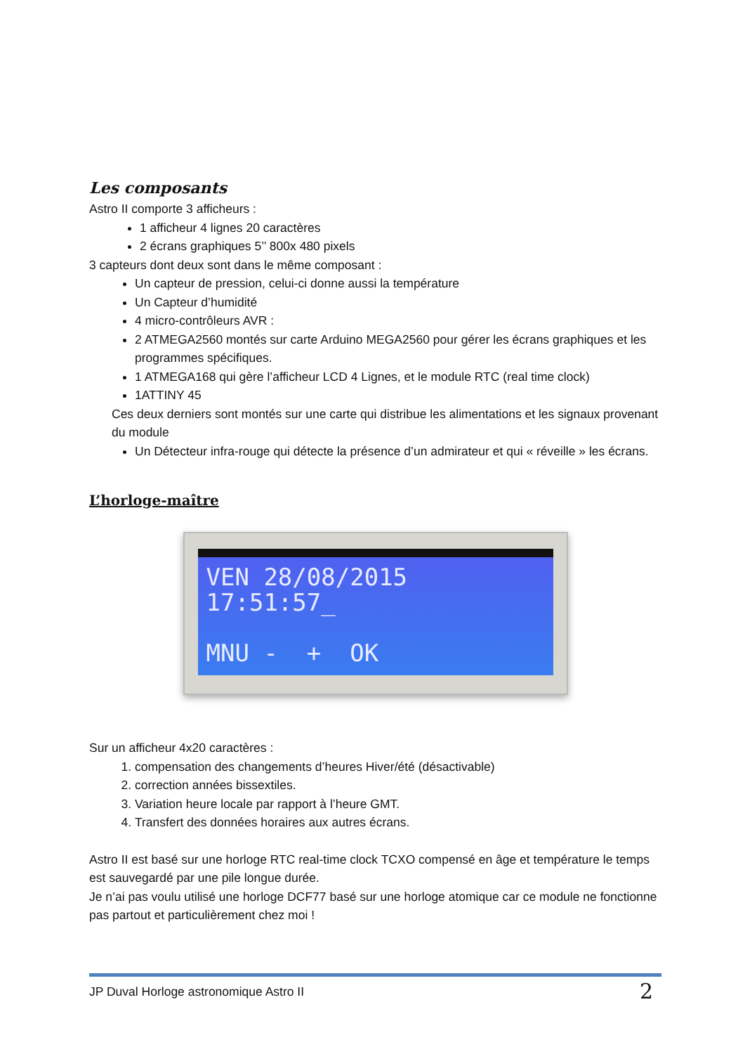Les composants
Astro II comporte 3 afficheurs :
1 afficheur 4 lignes 20 caractères
2 écrans graphiques 5’’ 800x 480 pixels
3 capteurs dont deux sont dans le même composant :
Un capteur de pression, celui-ci donne aussi la température
Un Capteur d’humidité
4 micro-contrôleurs AVR :
2 ATMEGA2560 montés sur carte Arduino MEGA2560 pour gérer les écrans graphiques et les programmes spécifiques.
1 ATMEGA168 qui gère l’afficheur LCD 4 Lignes, et le module RTC (real time clock)
1ATTINY 45
Ces deux derniers sont montés sur une carte qui distribue les alimentations et les signaux provenant du module
Un Détecteur infra-rouge qui détecte la présence d’un admirateur et qui « réveille » les écrans.
L’horloge-maître
VEN 28/08/2015 17:51:57_ MNU - + OK
Sur un afficheur 4x20 caractères :
1. compensation des changements d’heures Hiver/été (désactivable)
2. correction années bissextiles.
3. Variation heure locale par rapport à l’heure GMT.
4. Transfert des données horaires aux autres écrans.
Astro II est basé sur une horloge RTC real-time clock TCXO compensé en âge et température le temps est sauvegardé par une pile longue durée.
Je n’ai pas voulu utilisé une horloge DCF77 basé sur une horloge atomique car ce module ne fonctionne pas partout et particulièrement chez moi !
JP Duval Horloge astronomique Astro II 2